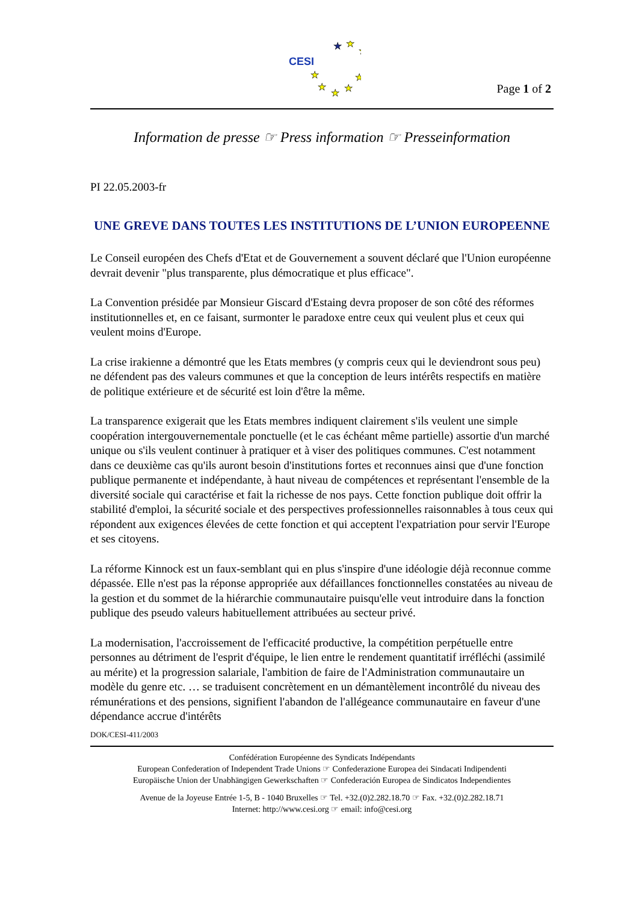CESI
★
★
★
★
★
★
★
★
Page 1 of 2
Information de presse ☞ Press information ☞ Presseinformation
PI 22.05.2003-fr
UNE GREVE DANS TOUTES LES INSTITUTIONS DE L’UNION EUROPEENNE
Le Conseil européen des Chefs d'Etat et de Gouvernement a souvent déclaré que l'Union européenne devrait devenir "plus transparente, plus démocratique et plus efficace".
La Convention présidée par Monsieur Giscard d'Estaing devra proposer de son côté des réformes institutionnelles et, en ce faisant, surmonter le paradoxe entre ceux qui veulent plus et ceux qui veulent moins d'Europe.
La crise irakienne a démontré que les Etats membres (y compris ceux qui le deviendront sous peu) ne défendent pas des valeurs communes et que la conception de leurs intérêts respectifs en matière de politique extérieure et de sécurité est loin d'être la même.
La transparence exigerait que les Etats membres indiquent clairement s'ils veulent une simple coopération intergouvernementale ponctuelle (et le cas échéant même partielle) assortie d'un marché unique ou s'ils veulent continuer à pratiquer et à viser des politiques communes. C'est notamment dans ce deuxième cas qu'ils auront besoin d'institutions fortes et reconnues ainsi que d'une fonction publique permanente et indépendante, à haut niveau de compétences et représentant l'ensemble de la diversité sociale qui caractérise et fait la richesse de nos pays. Cette fonction publique doit offrir la stabilité d'emploi, la sécurité sociale et des perspectives professionnelles raisonnables à tous ceux qui répondent aux exigences élevées de cette fonction et qui acceptent l'expatriation pour servir l'Europe et ses citoyens.
La réforme Kinnock est un faux-semblant qui en plus s'inspire d'une idéologie déjà reconnue comme dépassée. Elle n'est pas la réponse appropriée aux défaillances fonctionnelles constatées au niveau de la gestion et du sommet de la hiérarchie communautaire puisqu'elle veut introduire dans la fonction publique des pseudo valeurs habituellement attribuées au secteur privé.
La modernisation, l'accroissement de l'efficacité productive, la compétition perpétuelle entre personnes au détriment de l'esprit d'équipe, le lien entre le rendement quantitatif irréfléchi (assimilé au mérite) et la progression salariale, l'ambition de faire de l'Administration communautaire un modèle du genre etc. … se traduisent concrètement en un démantèlement incontrôlé du niveau des rémunérations et des pensions, signifient l'abandon de l'allégeance communautaire en faveur d'une dépendance accrue d'intérêts
DOK/CESI-411/2003
Confédération Européenne des Syndicats Indépendants
European Confederation of Independent Trade Unions ☞ Confederazione Europea dei Sindacati Indipendenti
Europäische Union der Unabhängigen Gewerkschaften ☞ Confederación Europea de Sindicatos Independientes
Avenue de la Joyeuse Entrée 1-5, B - 1040 Bruxelles ☞ Tel. +32.(0)2.282.18.70 ☞ Fax. +32.(0)2.282.18.71
Internet: http://www.cesi.org ☞ email: info@cesi.org